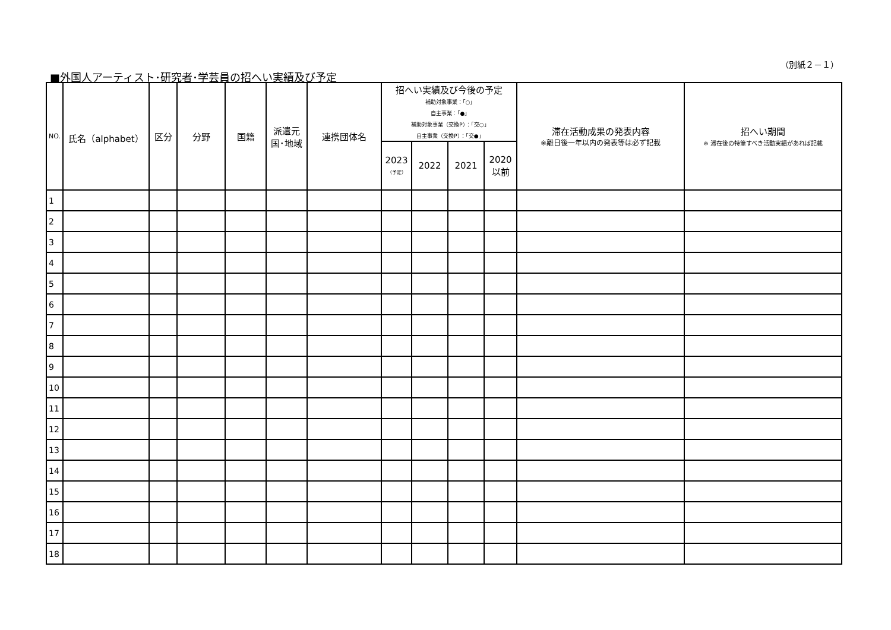（別紙２－１）
■外国人アーティスト･研究者･学芸員の招へい実績及び予定
| NO. | 氏名（alphabet） | 区分 | 分野 | 国籍 | 派遣元 国･地域 | 連携団体名 | 招へい実績及び今後の予定 補助対象事業：｢○｣ 自主事業：｢●｣ 補助対象事業（交換P）：｢交○｣ 自主事業（交換P）：｢交●｣ | | | | 滞在活動成果の発表内容 ※離日後一年以内の発表等は必ず記載 | 招へい期間 ※ 滞在後の特筆すべき活動実績があれば記載 |
| --- | --- | --- | --- | --- | --- | --- | --- | --- | --- | --- | --- | --- |
| | | | | | | | 2023 （予定） | 2022 | 2021 | 2020 以前 | | |
| 1 | | | | | | | | | | | | |
| 2 | | | | | | | | | | | | |
| 3 | | | | | | | | | | | | |
| 4 | | | | | | | | | | | | |
| 5 | | | | | | | | | | | | |
| 6 | | | | | | | | | | | | |
| 7 | | | | | | | | | | | | |
| 8 | | | | | | | | | | | | |
| 9 | | | | | | | | | | | | |
| 10 | | | | | | | | | | | | |
| 11 | | | | | | | | | | | | |
| 12 | | | | | | | | | | | | |
| 13 | | | | | | | | | | | | |
| 14 | | | | | | | | | | | | |
| 15 | | | | | | | | | | | | |
| 16 | | | | | | | | | | | | |
| 17 | | | | | | | | | | | | |
| 18 | | | | | | | | | | | | |